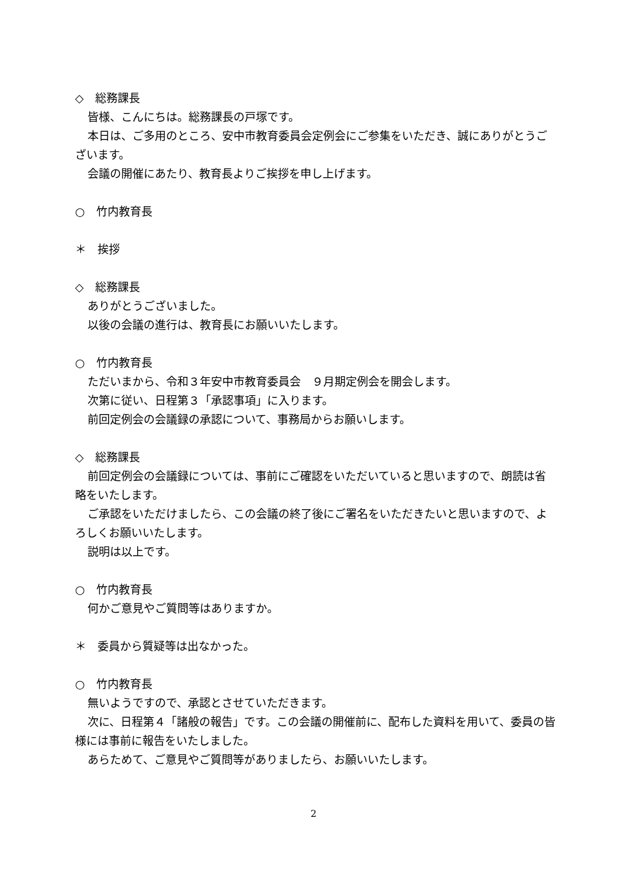◇　総務課長
皆様、こんにちは。総務課長の戸塚です。
本日は、ご多用のところ、安中市教育委員会定例会にご参集をいただき、誠にありがとうございます。
会議の開催にあたり、教育長よりご挨拶を申し上げます。
○　竹内教育長
＊　挨拶
◇　総務課長
ありがとうございました。
以後の会議の進行は、教育長にお願いいたします。
○　竹内教育長
ただいまから、令和３年安中市教育委員会　９月期定例会を開会します。
次第に従い、日程第３「承認事項」に入ります。
前回定例会の会議録の承認について、事務局からお願いします。
◇　総務課長
前回定例会の会議録については、事前にご確認をいただいていると思いますので、朗読は省略をいたします。
ご承認をいただけましたら、この会議の終了後にご署名をいただきたいと思いますので、よろしくお願いいたします。
説明は以上です。
○　竹内教育長
何かご意見やご質問等はありますか。
＊　委員から質疑等は出なかった。
○　竹内教育長
無いようですので、承認とさせていただきます。
次に、日程第４「諸般の報告」です。この会議の開催前に、配布した資料を用いて、委員の皆様には事前に報告をいたしました。
あらためて、ご意見やご質問等がありましたら、お願いいたします。
2